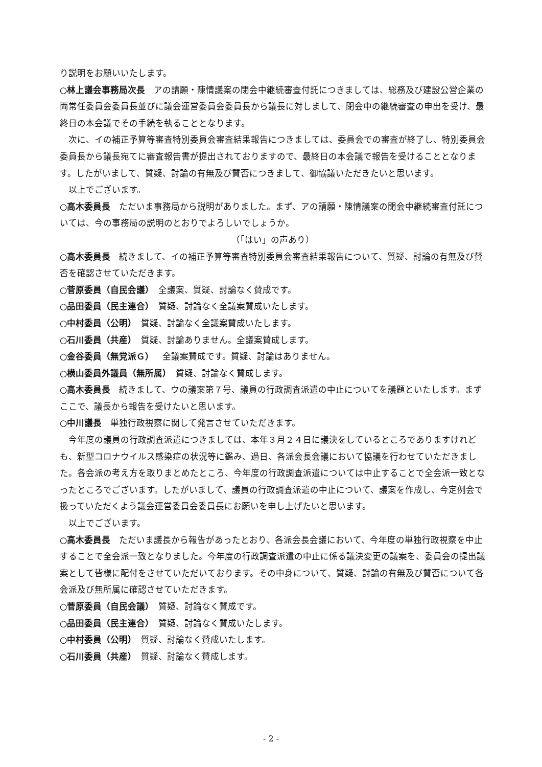り説明をお願いいたします。
○林上議会事務局次長　アの請願・陳情議案の閉会中継続審査付託につきましては、総務及び建設公営企業の両常任委員会委員長並びに議会運営委員会委員長から議長に対しまして、閉会中の継続審査の申出を受け、最終日の本会議でその手続を執ることとなります。
　次に、イの補正予算等審査特別委員会審査結果報告につきましては、委員会での審査が終了し、特別委員会委員長から議長宛てに審査報告書が提出されておりますので、最終日の本会議で報告を受けることとなります。したがいまして、質疑、討論の有無及び賛否につきまして、御協議いただきたいと思います。
　以上でございます。
○高木委員長　ただいま事務局から説明がありました。まず、アの請願・陳情議案の閉会中継続審査付託については、今の事務局の説明のとおりでよろしいでしょうか。
（「はい」の声あり）
○高木委員長　続きまして、イの補正予算等審査特別委員会審査結果報告について、質疑、討論の有無及び賛否を確認させていただきます。
○菅原委員（自民会議）　全議案、質疑、討論なく賛成です。
○品田委員（民主連合）　質疑、討論なく全議案賛成いたします。
○中村委員（公明）　質疑、討論なく全議案賛成いたします。
○石川委員（共産）　質疑、討論ありません。全議案賛成します。
○金谷委員（無党派Ｇ）　全議案賛成です。質疑、討論はありません。
○横山委員外議員（無所属）　質疑、討論なく賛成します。
○高木委員長　続きまして、ウの議案第７号、議員の行政調査派遣の中止についてを議題といたします。まずここで、議長から報告を受けたいと思います。
○中川議長　単独行政視察に関して発言させていただきます。
　今年度の議員の行政調査派遣につきましては、本年３月２４日に議決をしているところでありますけれども、新型コロナウイルス感染症の状況等に鑑み、過日、各派会長会議において協議を行わせていただきました。各会派の考え方を取りまとめたところ、今年度の行政調査派遣については中止することで全会派一致となったところでございます。したがいまして、議員の行政調査派遣の中止について、議案を作成し、今定例会で扱っていただくよう議会運営委員会委員長にお願いを申し上げたいと思います。
　以上でございます。
○高木委員長　ただいま議長から報告があったとおり、各派会長会議において、今年度の単独行政視察を中止することで全会派一致となりました。今年度の行政調査派遣の中止に係る議決変更の議案を、委員会の提出議案として皆様に配付をさせていただいております。その中身について、質疑、討論の有無及び賛否について各会派及び無所属に確認させていただきます。
○菅原委員（自民会議）　質疑、討論なく賛成です。
○品田委員（民主連合）　質疑、討論なく賛成いたします。
○中村委員（公明）　質疑、討論なく賛成いたします。
○石川委員（共産）　質疑、討論なく賛成します。
- 2 -